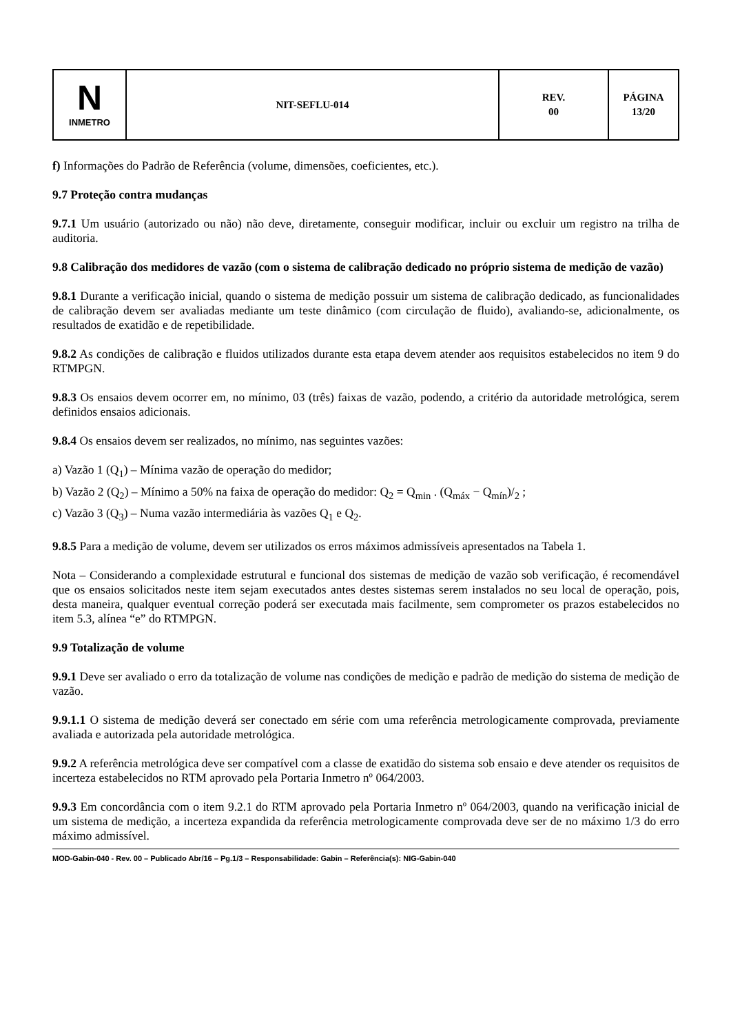| N INMETRO | NIT-SEFLU-014 | REV. 00 | PÁGINA 13/20 |
f) Informações do Padrão de Referência (volume, dimensões, coeficientes, etc.).
9.7 Proteção contra mudanças
9.7.1 Um usuário (autorizado ou não) não deve, diretamente, conseguir modificar, incluir ou excluir um registro na trilha de auditoria.
9.8 Calibração dos medidores de vazão (com o sistema de calibração dedicado no próprio sistema de medição de vazão)
9.8.1 Durante a verificação inicial, quando o sistema de medição possuir um sistema de calibração dedicado, as funcionalidades de calibração devem ser avaliadas mediante um teste dinâmico (com circulação de fluido), avaliando-se, adicionalmente, os resultados de exatidão e de repetibilidade.
9.8.2 As condições de calibração e fluidos utilizados durante esta etapa devem atender aos requisitos estabelecidos no item 9 do RTMPGN.
9.8.3 Os ensaios devem ocorrer em, no mínimo, 03 (três) faixas de vazão, podendo, a critério da autoridade metrológica, serem definidos ensaios adicionais.
9.8.4 Os ensaios devem ser realizados, no mínimo, nas seguintes vazões:
a) Vazão 1 (Q<sub>1</sub>) – Mínima vazão de operação do medidor;
b) Vazão 2 (Q<sub>2</sub>) – Mínimo a 50% na faixa de operação do medidor: Q<sub>2</sub> = Q<sub>min</sub> . (Q<sub>máx</sub> − Q<sub>mín</sub>)/<sub>2</sub> ;
c) Vazão 3 (Q<sub>3</sub>) – Numa vazão intermediária às vazões Q<sub>1</sub> e Q<sub>2</sub>.
9.8.5 Para a medição de volume, devem ser utilizados os erros máximos admissíveis apresentados na Tabela 1.
Nota – Considerando a complexidade estrutural e funcional dos sistemas de medição de vazão sob verificação, é recomendável que os ensaios solicitados neste item sejam executados antes destes sistemas serem instalados no seu local de operação, pois, desta maneira, qualquer eventual correção poderá ser executada mais facilmente, sem comprometer os prazos estabelecidos no item 5.3, alínea “e” do RTMPGN.
9.9 Totalização de volume
9.9.1 Deve ser avaliado o erro da totalização de volume nas condições de medição e padrão de medição do sistema de medição de vazão.
9.9.1.1 O sistema de medição deverá ser conectado em série com uma referência metrologicamente comprovada, previamente avaliada e autorizada pela autoridade metrológica.
9.9.2 A referência metrológica deve ser compatível com a classe de exatidão do sistema sob ensaio e deve atender os requisitos de incerteza estabelecidos no RTM aprovado pela Portaria Inmetro nº 064/2003.
9.9.3 Em concordância com o item 9.2.1 do RTM aprovado pela Portaria Inmetro nº 064/2003, quando na verificação inicial de um sistema de medição, a incerteza expandida da referência metrologicamente comprovada deve ser de no máximo 1/3 do erro máximo admissível.
MOD-Gabin-040 - Rev. 00 – Publicado Abr/16 – Pg.1/3 – Responsabilidade: Gabin – Referência(s): NIG-Gabin-040